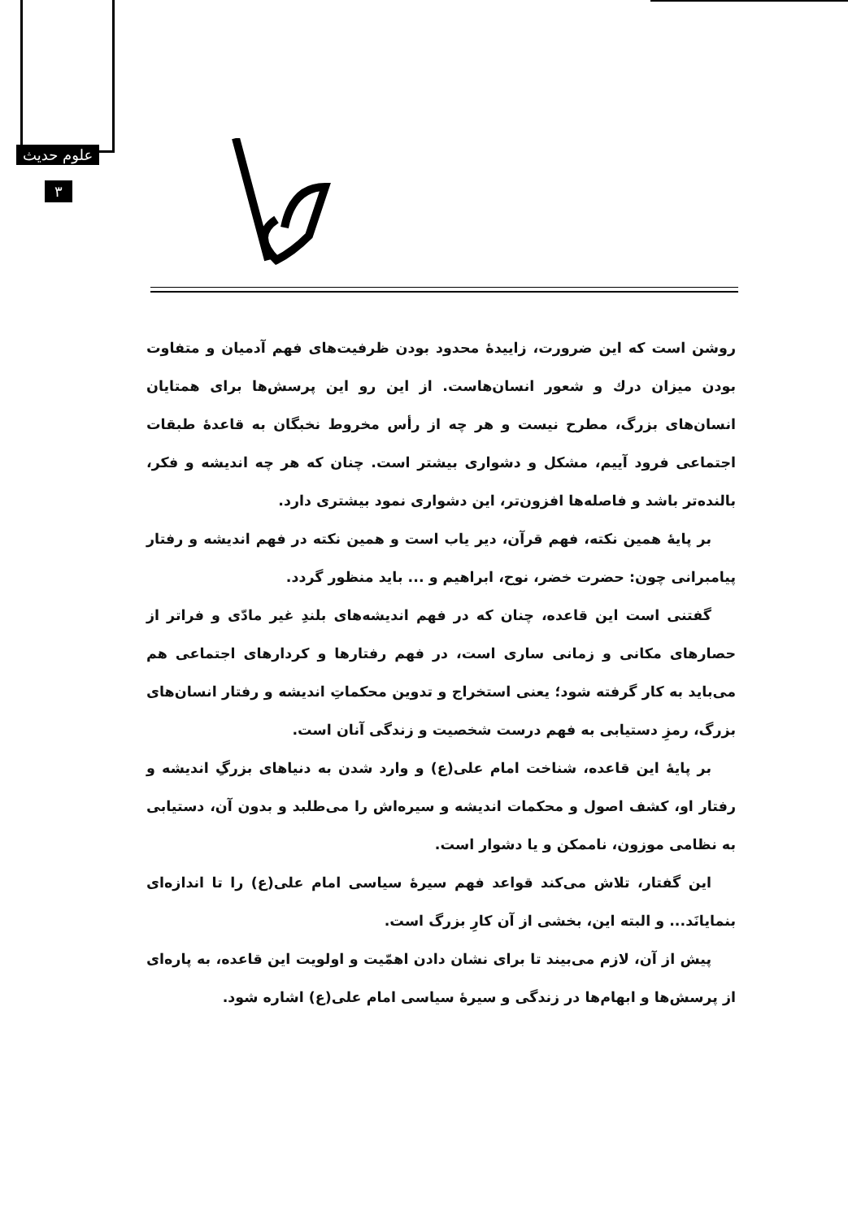علوم حدیث
۳
روشن است که این ضرورت، زاییدهٔ محدود بودن ظرفیت‌های فهم آدمیان و متفاوت بودن میزان درك و شعور انسان‌هاست. از این رو این پرسش‌ها برای همتایان انسان‌های بزرگ، مطرح نیست و هر چه از رأس مخروط نخبگان به قاعدهٔ طبقات اجتماعی فرود آییم، مشکل و دشواری بیشتر است. چنان که هر چه اندیشه و فکر، بالنده‌تر باشد و فاصله‌ها افزون‌تر، این دشواری نمود بیشتری دارد.
بر پایهٔ همین نکته، فهم قرآن، دیر یاب است و همین نکته در فهم اندیشه و رفتار پیامبرانی چون: حضرت خضر، نوح، ابراهیم و ... باید منظور گردد.
گفتنی است این قاعده، چنان که در فهم اندیشه‌های بلندِ غیر مادّی و فراتر از حصارهای مکانی و زمانی ساری است، در فهم رفتارها و کردارهای اجتماعی هم می‌باید به کار گرفته شود؛ یعنی استخراج و تدوین محکماتِ اندیشه و رفتار انسان‌های بزرگ، رمزِ دستیابی به فهم درست شخصیت و زندگی آنان است.
بر پایهٔ این قاعده، شناخت امام علی(ع) و وارد شدن به دنیاهای بزرگِ اندیشه و رفتار او، کشف اصول و محکمات اندیشه و سیره‌اش را می‌طلبد و بدون آن، دستیابی به نظامی موزون، ناممکن و یا دشوار است.
این گفتار، تلاش می‌کند قواعد فهم سیرهٔ سیاسی امام علی(ع) را تا اندازه‌ای بنمایانَد... و البته این، بخشی از آن کارِ بزرگ است.
پیش از آن، لازم می‌بیند تا برای نشان دادن اهمّیت و اولویت این قاعده، به پاره‌ای از پرسش‌ها و ابهام‌ها در زندگی و سیرهٔ سیاسی امام علی(ع) اشاره شود.